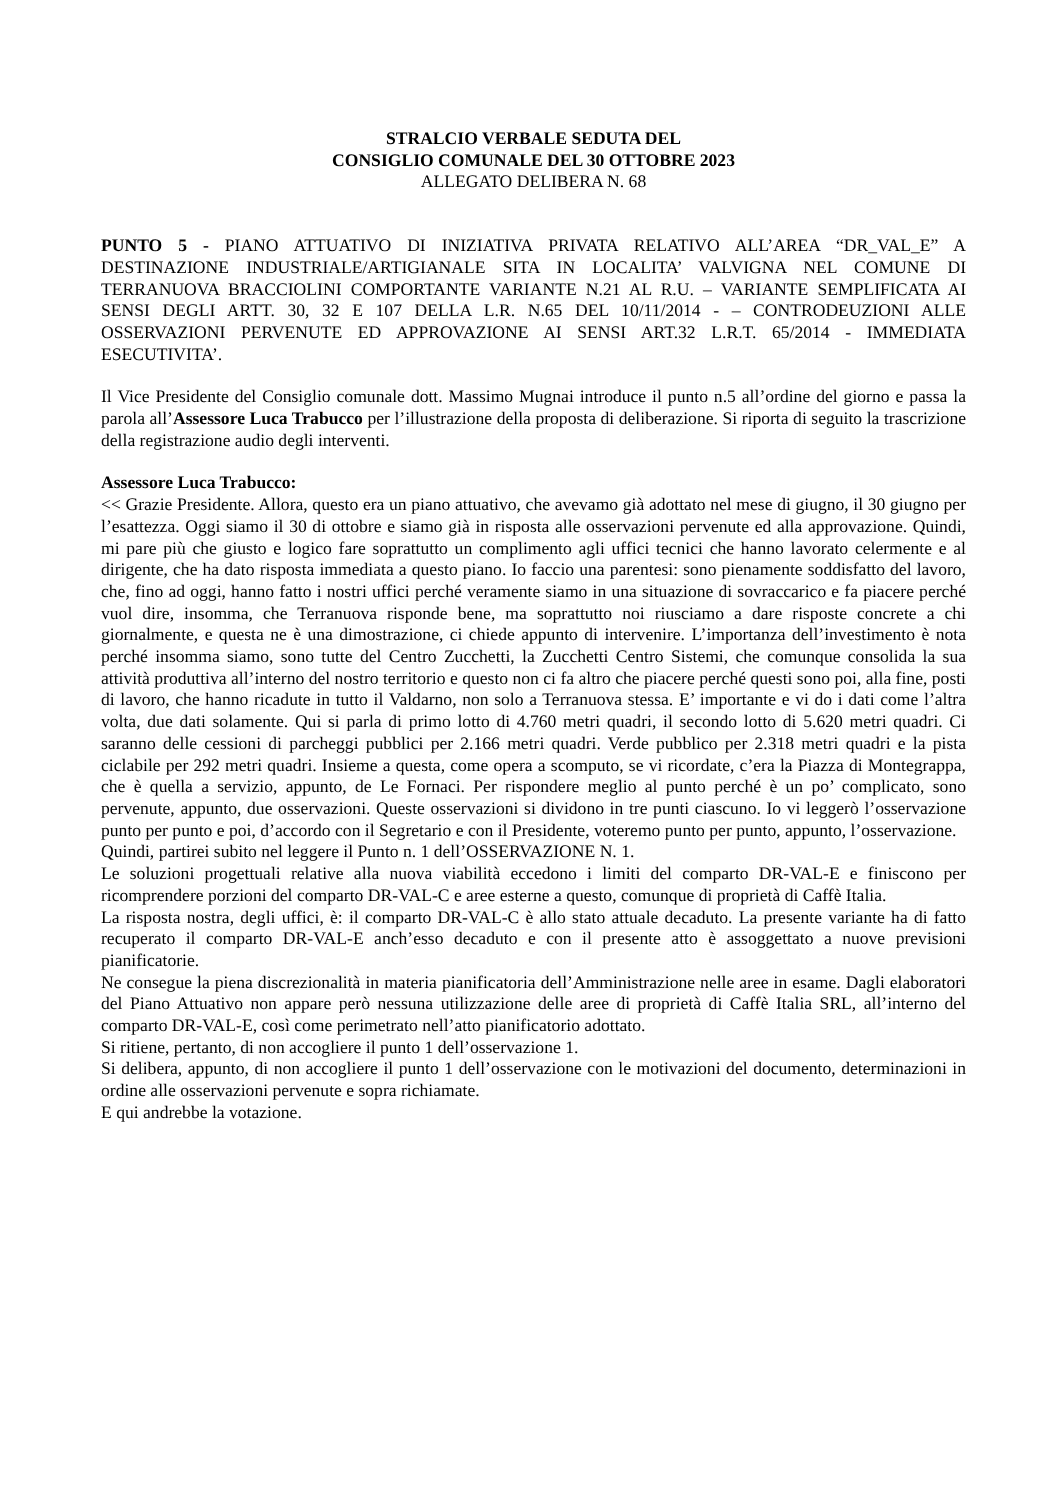STRALCIO VERBALE SEDUTA DEL
CONSIGLIO COMUNALE DEL 30 OTTOBRE 2023
ALLEGATO DELIBERA N. 68
PUNTO 5 - PIANO ATTUATIVO DI INIZIATIVA PRIVATA RELATIVO ALL’AREA “DR_VAL_E” A DESTINAZIONE INDUSTRIALE/ARTIGIANALE SITA IN LOCALITA’ VALVIGNA NEL COMUNE DI TERRANUOVA BRACCIOLINI COMPORTANTE VARIANTE N.21 AL R.U. – VARIANTE SEMPLIFICATA AI SENSI DEGLI ARTT. 30, 32 E 107 DELLA L.R. N.65 DEL 10/11/2014 - – CONTRODEUZIONI ALLE OSSERVAZIONI PERVENUTE ED APPROVAZIONE AI SENSI ART.32 L.R.T. 65/2014 - IMMEDIATA ESECUTIVITA’.
Il Vice Presidente del Consiglio comunale dott. Massimo Mugnai introduce il punto n.5 all’ordine del giorno e passa la parola all’Assessore Luca Trabucco per l’illustrazione della proposta di deliberazione. Si riporta di seguito la trascrizione della registrazione audio degli interventi.
Assessore Luca Trabucco:
<< Grazie Presidente. Allora, questo era un piano attuativo, che avevamo già adottato nel mese di giugno, il 30 giugno per l’esattezza. Oggi siamo il 30 di ottobre e siamo già in risposta alle osservazioni pervenute ed alla approvazione. Quindi, mi pare più che giusto e logico fare soprattutto un complimento agli uffici tecnici che hanno lavorato celermente e al dirigente, che ha dato risposta immediata a questo piano. Io faccio una parentesi: sono pienamente soddisfatto del lavoro, che, fino ad oggi, hanno fatto i nostri uffici perché veramente siamo in una situazione di sovraccarico e fa piacere perché vuol dire, insomma, che Terranuova risponde bene, ma soprattutto noi riusciamo a dare risposte concrete a chi giornalmente, e questa ne è una dimostrazione, ci chiede appunto di intervenire. L’importanza dell’investimento è nota perché insomma siamo, sono tutte del Centro Zucchetti, la Zucchetti Centro Sistemi, che comunque consolida la sua attività produttiva all’interno del nostro territorio e questo non ci fa altro che piacere perché questi sono poi, alla fine, posti di lavoro, che hanno ricadute in tutto il Valdarno, non solo a Terranuova stessa. E’ importante e vi do i dati come l’altra volta, due dati solamente. Qui si parla di primo lotto di 4.760 metri quadri, il secondo lotto di 5.620 metri quadri. Ci saranno delle cessioni di parcheggi pubblici per 2.166 metri quadri. Verde pubblico per 2.318 metri quadri e la pista ciclabile per 292 metri quadri. Insieme a questa, come opera a scomputo, se vi ricordate, c’era la Piazza di Montegrappa, che è quella a servizio, appunto, de Le Fornaci. Per rispondere meglio al punto perché è un po’ complicato, sono pervenute, appunto, due osservazioni. Queste osservazioni si dividono in tre punti ciascuno. Io vi leggerò l’osservazione punto per punto e poi, d’accordo con il Segretario e con il Presidente, voteremo punto per punto, appunto, l’osservazione.
Quindi, partirei subito nel leggere il Punto n. 1 dell’OSSERVAZIONE N. 1.
Le soluzioni progettuali relative alla nuova viabilità eccedono i limiti del comparto DR-VAL-E e finiscono per ricomprendere porzioni del comparto DR-VAL-C e aree esterne a questo, comunque di proprietà di Caffè Italia.
La risposta nostra, degli uffici, è: il comparto DR-VAL-C è allo stato attuale decaduto. La presente variante ha di fatto recuperato il comparto DR-VAL-E anch’esso decaduto e con il presente atto è assoggettato a nuove previsioni pianificatorie.
Ne consegue la piena discrezionalità in materia pianificatoria dell’Amministrazione nelle aree in esame. Dagli elaboratori del Piano Attuativo non appare però nessuna utilizzazione delle aree di proprietà di Caffè Italia SRL, all’interno del comparto DR-VAL-E, così come perimetrato nell’atto pianificatorio adottato.
Si ritiene, pertanto, di non accogliere il punto 1 dell’osservazione 1.
Si delibera, appunto, di non accogliere il punto 1 dell’osservazione con le motivazioni del documento, determinazioni in ordine alle osservazioni pervenute e sopra richiamate.
E qui andrebbe la votazione.